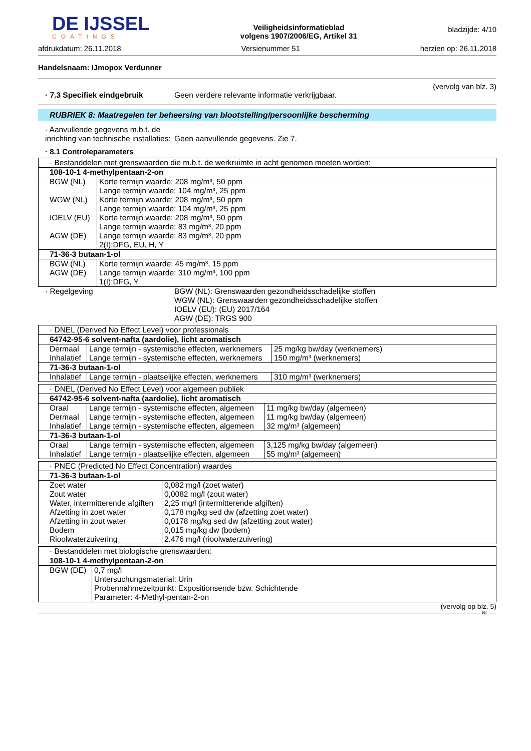DE IJSSEL
COATINGS
Veiligheidsinformatieblad
volgens 1907/2006/EG, Artikel 31
bladzijde: 4/10
afdrukdatum: 26.11.2018 Versienummer 51 herzien op: 26.11.2018
Handelsnaam: IJmopox Verdunner
(vervolg van blz. 3)
· 7.3 Specifiek eindgebruik Geen verdere relevante informatie verkrijgbaar.
RUBRIEK 8: Maatregelen ter beheersing van blootstelling/persoonlijke bescherming
· Aanvullende gegevens m.b.t. de inrichting van technische installaties:
Geen aanvullende gegevens. Zie 7.
· 8.1 Controleparameters
| · Bestanddelen met grenswaarden die m.b.t. de werkruimte in acht genomen moeten worden: | |
| 108-10-1 4-methylpentaan-2-on | |
| BGW (NL) | Korte termijn waarde: 208 mg/m³, 50 ppm Lange termijn waarde: 104 mg/m³, 25 ppm |
| WGW (NL) | Korte termijn waarde: 208 mg/m³, 50 ppm Lange termijn waarde: 104 mg/m³, 25 ppm |
| IOELV (EU) | Korte termijn waarde: 208 mg/m³, 50 ppm Lange termijn waarde: 83 mg/m³, 20 ppm |
| AGW (DE) | Lange termijn waarde: 83 mg/m³, 20 ppm 2(I);DFG, EU, H, Y |
| 71-36-3 butaan-1-ol | |
| BGW (NL) | Korte termijn waarde: 45 mg/m³, 15 ppm |
| AGW (DE) | Lange termijn waarde: 310 mg/m³, 100 ppm 1(I);DFG, Y |
· Regelgeving BGW (NL): Grenswaarden gezondheidsschadelijke stoffen
WGW (NL): Grenswaarden gezondheidsschadelijke stoffen
IOELV (EU): (EU) 2017/164
AGW (DE): TRGS 900
| · DNEL (Derived No Effect Level) voor professionals | | |
| 64742-95-6 solvent-nafta (aardolie), licht aromatisch | | |
| Dermaal | Lange termijn - systemische effecten, werknemers | 25 mg/kg bw/day (werknemers) |
| Inhalatief | Lange termijn - systemische effecten, werknemers | 150 mg/m³ (werknemers) |
| 71-36-3 butaan-1-ol | | |
| Inhalatief | Lange termijn - plaatselijke effecten, werknemers | 310 mg/m³ (werknemers) |
| · DNEL (Derived No Effect Level) voor algemeen publiek | | |
| 64742-95-6 solvent-nafta (aardolie), licht aromatisch | | |
| Oraal | Lange termijn - systemische effecten, algemeen | 11 mg/kg bw/day (algemeen) |
| Dermaal | Lange termijn - systemische effecten, algemeen | 11 mg/kg bw/day (algemeen) |
| Inhalatief | Lange termijn - systemische effecten, algemeen | 32 mg/m³ (algemeen) |
| 71-36-3 butaan-1-ol | | |
| Oraal | Lange termijn - systemische effecten, algemeen | 3,125 mg/kg bw/day (algemeen) |
| Inhalatief | Lange termijn - plaatselijke effecten, algemeen | 55 mg/m³ (algemeen) |
| · PNEC (Predicted No Effect Concentration) waardes | |
| 71-36-3 butaan-1-ol | |
| Zoet water | 0,082 mg/l (zoet water) |
| Zout water | 0,0082 mg/l (zout water) |
| Water, intermitterende afgiften | 2,25 mg/l (intermitterende afgiften) |
| Afzetting in zoet water | 0,178 mg/kg sed dw (afzetting zoet water) |
| Afzetting in zout water | 0,0178 mg/kg sed dw (afzetting zout water) |
| Bodem | 0,015 mg/kg dw (bodem) |
| Rioolwaterzuivering | 2.476 mg/l (rioolwaterzuivering) |
| · Bestanddelen met biologische grenswaarden: | |
| 108-10-1 4-methylpentaan-2-on | |
| BGW (DE) | 0,7 mg/l Untersuchungsmaterial: Urin Probennahmezeitpunkt: Expositionsende bzw. Schichtende Parameter: 4-Methyl-pentan-2-on |
(vervolg op blz. 5)
NL